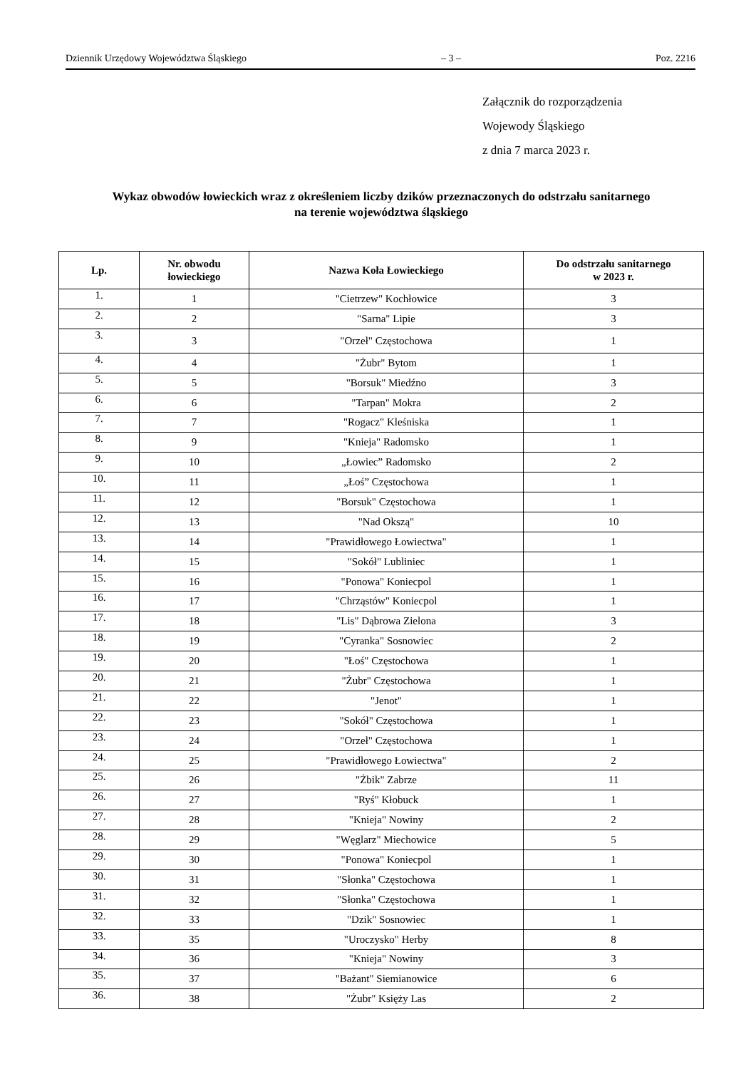Dziennik Urzędowy Województwa Śląskiego – 3 – Poz. 2216
Załącznik do rozporządzenia
Wojewody Śląskiego
z dnia 7 marca 2023 r.
Wykaz obwodów łowieckich wraz z określeniem liczby dzików przeznaczonych do odstrzału sanitarnego
na terenie województwa śląskiego
| Lp. | Nr. obwodu łowieckiego | Nazwa Koła Łowieckiego | Do odstrzału sanitarnego w 2023 r. |
| --- | --- | --- | --- |
| 1. | 1 | "Cietrzew" Kochłowice | 3 |
| 2. | 2 | "Sarna" Lipie | 3 |
| 3. | 3 | "Orzeł" Częstochowa | 1 |
| 4. | 4 | "Żubr" Bytom | 1 |
| 5. | 5 | "Borsuk" Miedźno | 3 |
| 6. | 6 | "Tarpan" Mokra | 2 |
| 7. | 7 | "Rogacz" Kleśniska | 1 |
| 8. | 9 | "Knieja" Radomsko | 1 |
| 9. | 10 | „Łowiec” Radomsko | 2 |
| 10. | 11 | „Łoś” Częstochowa | 1 |
| 11. | 12 | "Borsuk" Częstochowa | 1 |
| 12. | 13 | "Nad Okszą" | 10 |
| 13. | 14 | "Prawidłowego Łowiectwa" | 1 |
| 14. | 15 | "Sokół" Lubliniec | 1 |
| 15. | 16 | "Ponowa" Koniecpol | 1 |
| 16. | 17 | "Chrząstów" Koniecpol | 1 |
| 17. | 18 | "Lis" Dąbrowa Zielona | 3 |
| 18. | 19 | "Cyranka" Sosnowiec | 2 |
| 19. | 20 | "Łoś" Częstochowa | 1 |
| 20. | 21 | "Żubr" Częstochowa | 1 |
| 21. | 22 | "Jenot" | 1 |
| 22. | 23 | "Sokół" Częstochowa | 1 |
| 23. | 24 | "Orzeł" Częstochowa | 1 |
| 24. | 25 | "Prawidłowego Łowiectwa" | 2 |
| 25. | 26 | "Żbik" Zabrze | 11 |
| 26. | 27 | "Ryś" Kłobuck | 1 |
| 27. | 28 | "Knieja" Nowiny | 2 |
| 28. | 29 | "Węglarz" Miechowice | 5 |
| 29. | 30 | "Ponowa" Koniecpol | 1 |
| 30. | 31 | "Słonka" Częstochowa | 1 |
| 31. | 32 | "Słonka" Częstochowa | 1 |
| 32. | 33 | "Dzik" Sosnowiec | 1 |
| 33. | 35 | "Uroczysko" Herby | 8 |
| 34. | 36 | "Knieja" Nowiny | 3 |
| 35. | 37 | "Bażant" Siemianowice | 6 |
| 36. | 38 | "Żubr" Księży Las | 2 |